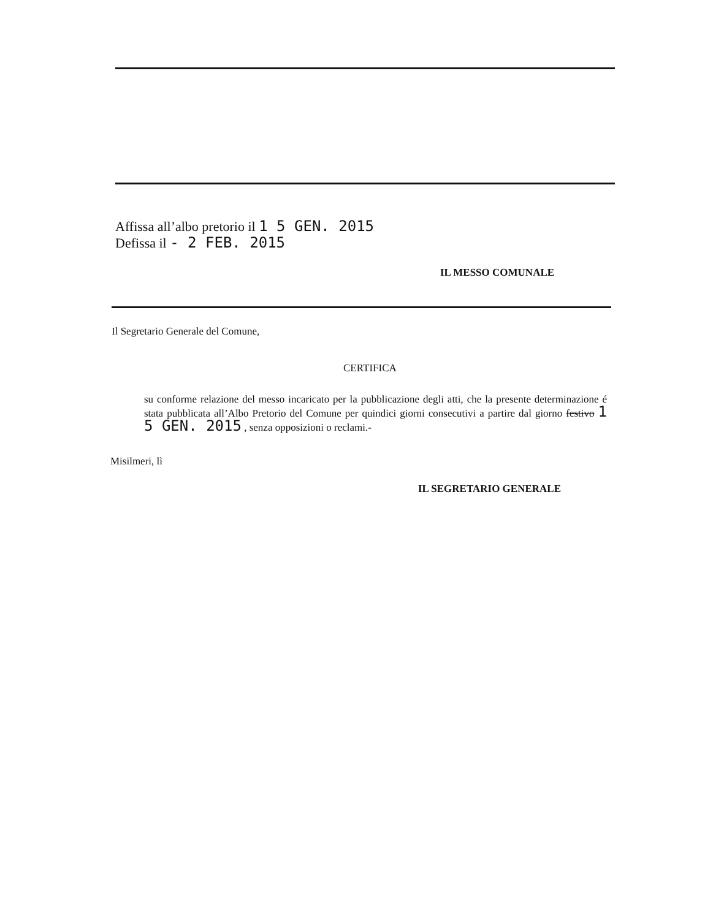Affissa all’albo pretorio il 1 5 GEN. 2015
Defissa il - 2 FEB. 2015
IL MESSO COMUNALE
Il Segretario Generale del Comune,
CERTIFICA
su conforme relazione del messo incaricato per la pubblicazione degli atti, che la presente determinazione é stata pubblicata all’Albo Pretorio del Comune per quindici giorni consecutivi a partire dal giorno festivo 1 5 GEN. 2015 , senza opposizioni o reclami.-
Misilmeri, lì
IL SEGRETARIO GENERALE